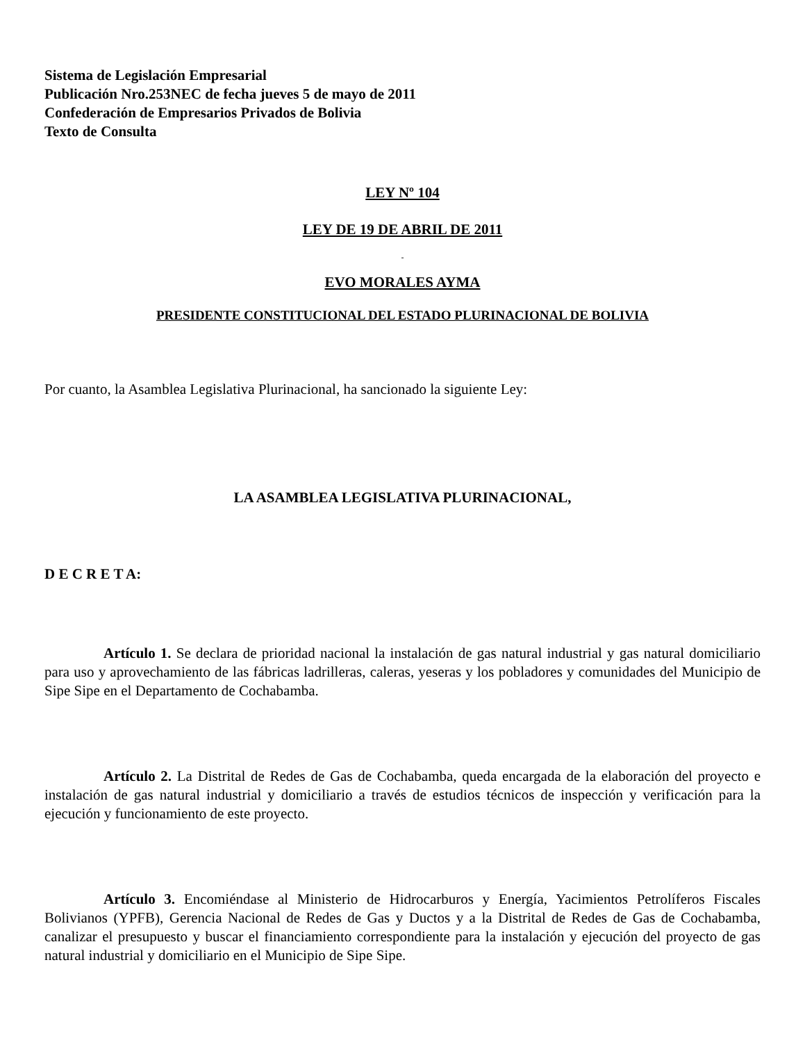Sistema de Legislación Empresarial
Publicación Nro.253NEC de fecha jueves 5 de mayo de 2011
Confederación de Empresarios Privados de Bolivia
Texto de Consulta
LEY Nº 104
LEY DE 19 DE ABRIL DE 2011
-
EVO MORALES AYMA
PRESIDENTE CONSTITUCIONAL DEL ESTADO PLURINACIONAL DE BOLIVIA
Por cuanto, la Asamblea Legislativa Plurinacional, ha sancionado la siguiente Ley:
LA ASAMBLEA LEGISLATIVA PLURINACIONAL,
D E C R E T A:
Artículo 1. Se declara de prioridad nacional la instalación de gas natural industrial y gas natural domiciliario para uso y aprovechamiento de las fábricas ladrilleras, caleras, yeseras y los pobladores y comunidades del Municipio de Sipe Sipe en el Departamento de Cochabamba.
Artículo 2. La Distrital de Redes de Gas de Cochabamba, queda encargada de la elaboración del proyecto e instalación de gas natural industrial y domiciliario a través de estudios técnicos de inspección y verificación para la ejecución y funcionamiento de este proyecto.
Artículo 3. Encomiéndase al Ministerio de Hidrocarburos y Energía, Yacimientos Petrolíferos Fiscales Bolivianos (YPFB), Gerencia Nacional de Redes de Gas y Ductos y a la Distrital de Redes de Gas de Cochabamba, canalizar el presupuesto y buscar el financiamiento correspondiente para la instalación y ejecución del proyecto de gas natural industrial y domiciliario en el Municipio de Sipe Sipe.